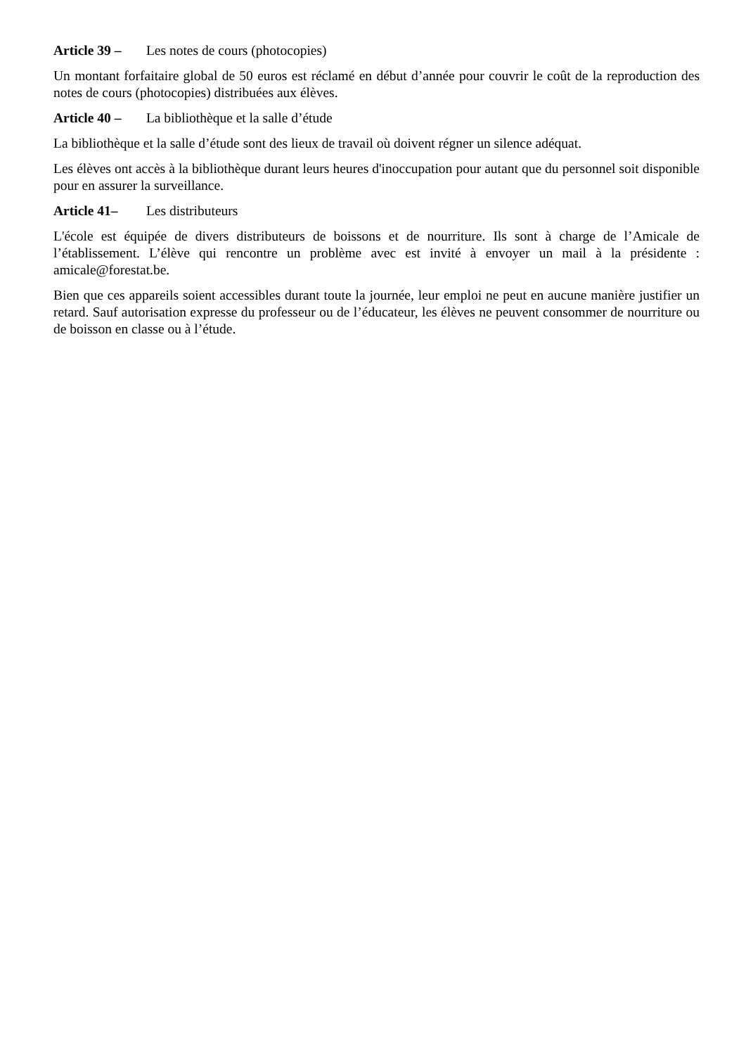Article 39 – Les notes de cours (photocopies)
Un montant forfaitaire global de 50 euros est réclamé en début d’année pour couvrir le coût de la reproduction des notes de cours (photocopies) distribuées aux élèves.
Article 40 – La bibliothèque et la salle d’étude
La bibliothèque et la salle d’étude sont des lieux de travail où doivent régner un silence adéquat.
Les élèves ont accès à la bibliothèque durant leurs heures d'inoccupation pour autant que du personnel soit disponible pour en assurer la surveillance.
Article 41– Les distributeurs
L'école est équipée de divers distributeurs de boissons et de nourriture. Ils sont à charge de l’Amicale de l’établissement. L’élève qui rencontre un problème avec est invité à envoyer un mail à la présidente : amicale@forestat.be.
Bien que ces appareils soient accessibles durant toute la journée, leur emploi ne peut en aucune manière justifier un retard. Sauf autorisation expresse du professeur ou de l’éducateur, les élèves ne peuvent consommer de nourriture ou de boisson en classe ou à l’étude.